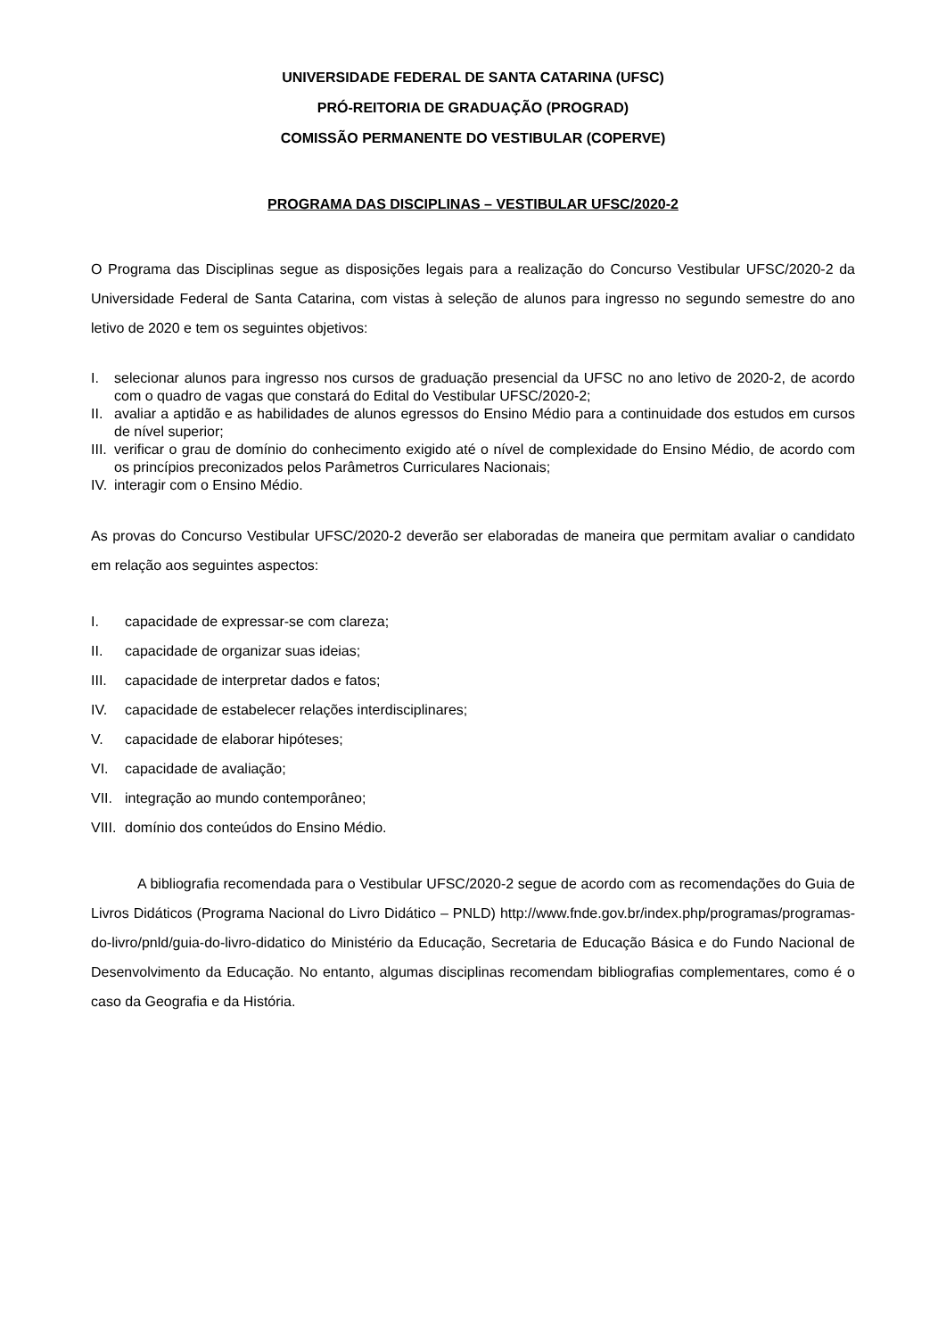UNIVERSIDADE FEDERAL DE SANTA CATARINA (UFSC)
PRÓ-REITORIA DE GRADUAÇÃO (PROGRAD)
COMISSÃO PERMANENTE DO VESTIBULAR (COPERVE)
PROGRAMA DAS DISCIPLINAS – VESTIBULAR UFSC/2020-2
O Programa das Disciplinas segue as disposições legais para a realização do Concurso Vestibular UFSC/2020-2 da Universidade Federal de Santa Catarina, com vistas à seleção de alunos para ingresso no segundo semestre do ano letivo de 2020 e tem os seguintes objetivos:
I. selecionar alunos para ingresso nos cursos de graduação presencial da UFSC no ano letivo de 2020-2, de acordo com o quadro de vagas que constará do Edital do Vestibular UFSC/2020-2;
II. avaliar a aptidão e as habilidades de alunos egressos do Ensino Médio para a continuidade dos estudos em cursos de nível superior;
III. verificar o grau de domínio do conhecimento exigido até o nível de complexidade do Ensino Médio, de acordo com os princípios preconizados pelos Parâmetros Curriculares Nacionais;
IV. interagir com o Ensino Médio.
As provas do Concurso Vestibular UFSC/2020-2 deverão ser elaboradas de maneira que permitam avaliar o candidato em relação aos seguintes aspectos:
I. capacidade de expressar-se com clareza;
II. capacidade de organizar suas ideias;
III. capacidade de interpretar dados e fatos;
IV. capacidade de estabelecer relações interdisciplinares;
V. capacidade de elaborar hipóteses;
VI. capacidade de avaliação;
VII. integração ao mundo contemporâneo;
VIII. domínio dos conteúdos do Ensino Médio.
A bibliografia recomendada para o Vestibular UFSC/2020-2 segue de acordo com as recomendações do Guia de Livros Didáticos (Programa Nacional do Livro Didático – PNLD) http://www.fnde.gov.br/index.php/programas/programas-do-livro/pnld/guia-do-livro-didatico do Ministério da Educação, Secretaria de Educação Básica e do Fundo Nacional de Desenvolvimento da Educação. No entanto, algumas disciplinas recomendam bibliografias complementares, como é o caso da Geografia e da História.